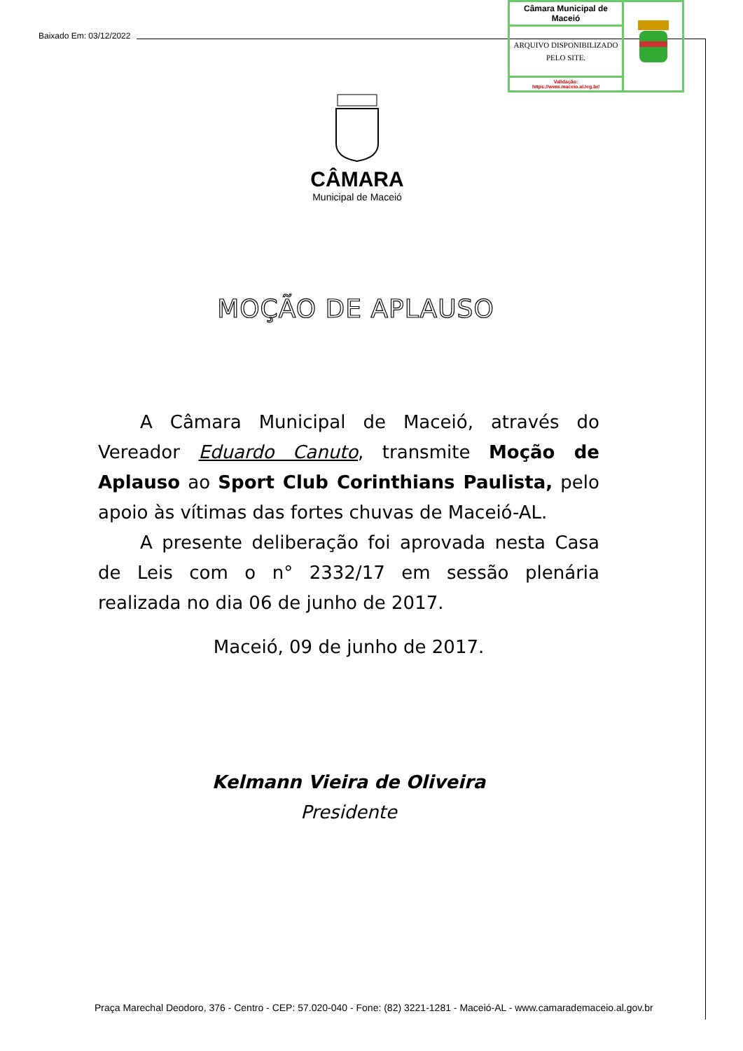Baixado Em: 03/12/2022
| Câmara Municipal de Maceió | |
| ARQUIVO DISPONIBILIZADO PELO SITE. | |
| Validação: https://www.maceio.al.leg.br/ | |
CÂMARA
Municipal de Maceió
MOÇÃO DE APLAUSO
A Câmara Municipal de Maceió, através do Vereador Eduardo Canuto, transmite Moção de Aplauso ao Sport Club Corinthians Paulista, pelo apoio às vítimas das fortes chuvas de Maceió-AL.
A presente deliberação foi aprovada nesta Casa de Leis com o n° 2332/17 em sessão plenária realizada no dia 06 de junho de 2017.
Maceió, 09 de junho de 2017.
Kelmann Vieira de Oliveira
Presidente
Praça Marechal Deodoro, 376 - Centro - CEP: 57.020-040 - Fone: (82) 3221-1281 - Maceió-AL - www.camarademaceio.al.gov.br